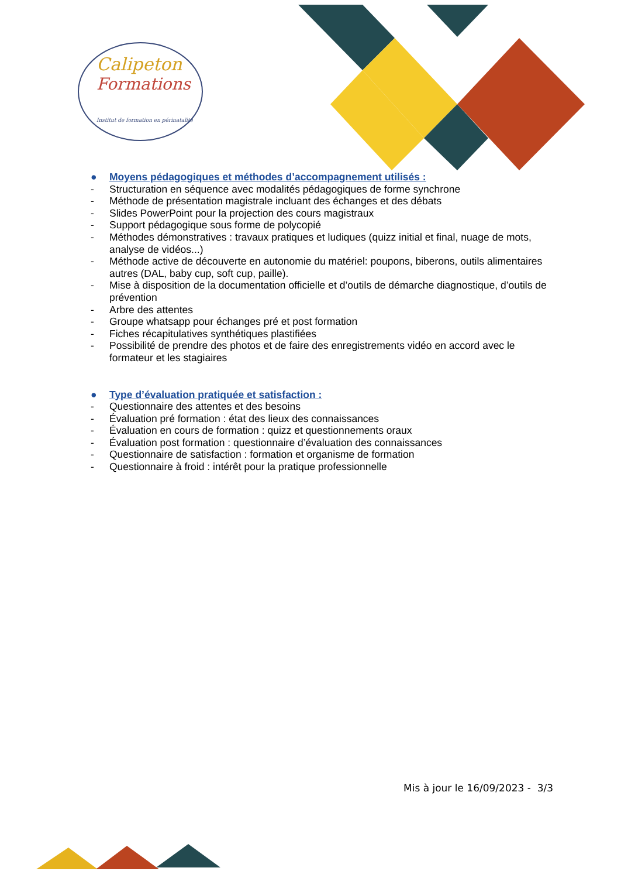Calipeton
Formations
Institut de formation en périnatalité
● Moyens pédagogiques et méthodes d’accompagnement utilisés :
- Structuration en séquence avec modalités pédagogiques de forme synchrone
- Méthode de présentation magistrale incluant des échanges et des débats
- Slides PowerPoint pour la projection des cours magistraux
- Support pédagogique sous forme de polycopié
- Méthodes démonstratives : travaux pratiques et ludiques (quizz initial et final, nuage de mots, analyse de vidéos...)
- Méthode active de découverte en autonomie du matériel: poupons, biberons, outils alimentaires autres (DAL, baby cup, soft cup, paille).
- Mise à disposition de la documentation officielle et d’outils de démarche diagnostique, d’outils de prévention
- Arbre des attentes
- Groupe whatsapp pour échanges pré et post formation
- Fiches récapitulatives synthétiques plastifiées
- Possibilité de prendre des photos et de faire des enregistrements vidéo en accord avec le formateur et les stagiaires
● Type d’évaluation pratiquée et satisfaction :
- Questionnaire des attentes et des besoins
- Évaluation pré formation : état des lieux des connaissances
- Évaluation en cours de formation : quizz et questionnements oraux
- Évaluation post formation : questionnaire d’évaluation des connaissances
- Questionnaire de satisfaction : formation et organisme de formation
- Questionnaire à froid : intérêt pour la pratique professionnelle
Mis à jour le 16/09/2023 - 3/3